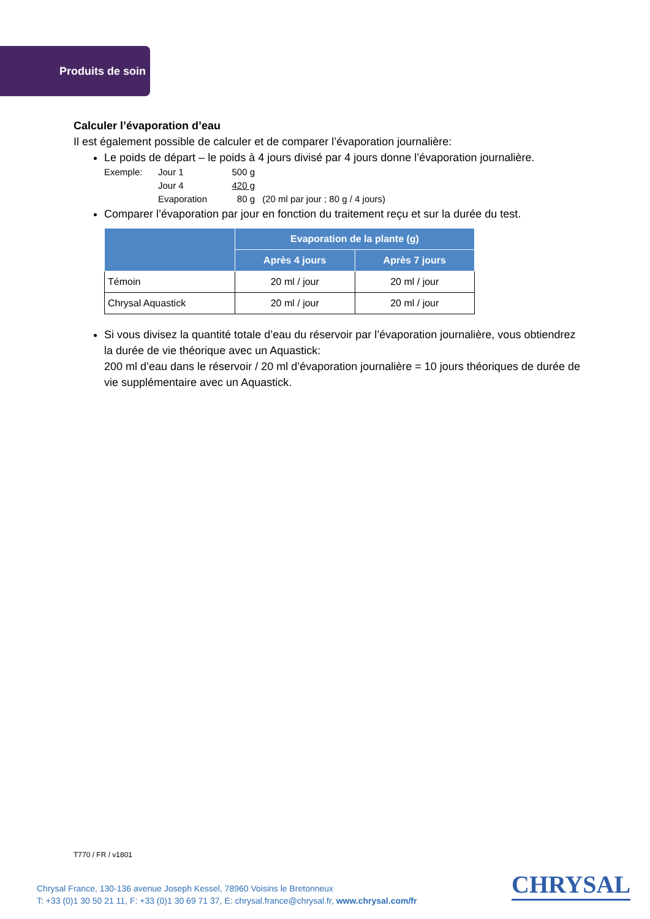Produits de soin
Calculer l’évaporation d’eau
Il est également possible de calculer et de comparer l’évaporation journalière:
Le poids de départ – le poids à 4 jours divisé par 4 jours donne l’évaporation journalière.
| Exemple: | Jour 1 | 500 g | |
| | Jour 4 | 420 g | |
| | Evaporation | 80 g | (20 ml par jour ; 80 g / 4 jours) |
Comparer l’évaporation par jour en fonction du traitement reçu et sur la durée du test.
| | Evaporation de la plante (g) | |
| --- | --- | --- |
| | Après 4 jours | Après 7 jours |
| Témoin | 20 ml / jour | 20 ml / jour |
| Chrysal Aquastick | 20 ml / jour | 20 ml / jour |
Si vous divisez la quantité totale d’eau du réservoir par l’évaporation journalière, vous obtiendrez la durée de vie théorique avec un Aquastick:
200 ml d’eau dans le réservoir / 20 ml d’évaporation journalière = 10 jours théoriques de durée de vie supplémentaire avec un Aquastick.
T770 / FR / v1801
Chrysal France, 130-136 avenue Joseph Kessel, 78960 Voisins le Bretonneux
T: +33 (0)1 30 50 21 11, F: +33 (0)1 30 69 71 37, E: chrysal.france@chrysal.fr, www.chrysal.com/fr
CHRYSAL